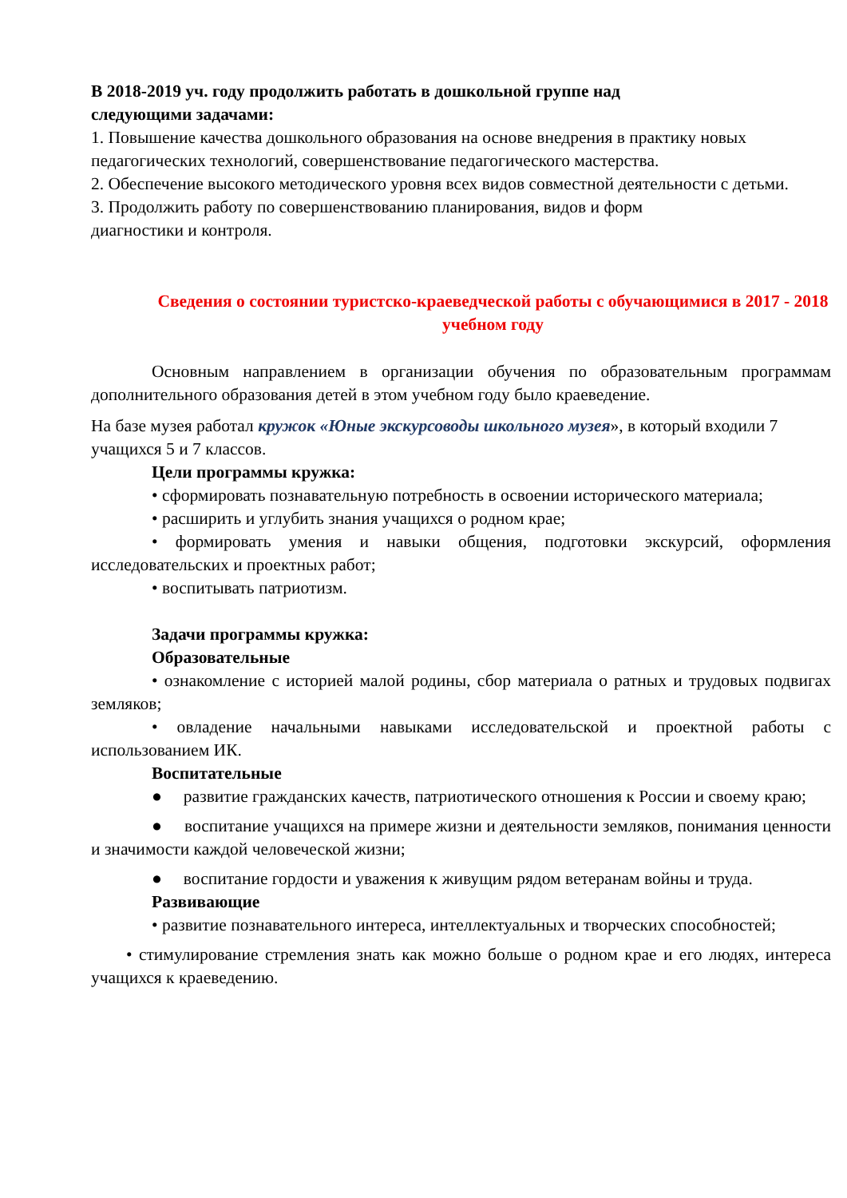В 2018-2019 уч. году продолжить работать в дошкольной группе над
следующими задачами:
1. Повышение качества дошкольного образования на основе внедрения в практику новых педагогических технологий, совершенствование педагогического мастерства.
2. Обеспечение высокого методического уровня всех видов совместной деятельности с детьми.
3. Продолжить работу по совершенствованию планирования, видов и форм
диагностики и контроля.
Сведения о состоянии туристско-краеведческой работы с обучающимися в 2017 - 2018 учебном году
Основным направлением в организации обучения по образовательным программам дополнительного образования детей в этом учебном году было краеведение.
На базе музея работал кружок «Юные экскурсоводы школьного музея», в который входили 7 учащихся 5 и 7 классов.
Цели программы кружка:
• сформировать познавательную потребность в освоении исторического материала;
• расширить и углубить знания учащихся о родном крае;
• формировать умения и навыки общения, подготовки экскурсий, оформления исследовательских и проектных работ;
• воспитывать патриотизм.
Задачи программы кружка:
Образовательные
• ознакомление с историей малой родины, сбор материала о ратных и трудовых подвигах земляков;
• овладение начальными навыками исследовательской и проектной работы с использованием ИК.
Воспитательные
● развитие гражданских качеств, патриотического отношения к России и своему краю;
● воспитание учащихся на примере жизни и деятельности земляков, понимания ценности и значимости каждой человеческой жизни;
● воспитание гордости и уважения к живущим рядом ветеранам войны и труда.
Развивающие
• развитие познавательного интереса, интеллектуальных и творческих способностей;
• стимулирование стремления знать как можно больше о родном крае и его людях, интереса учащихся к краеведению.